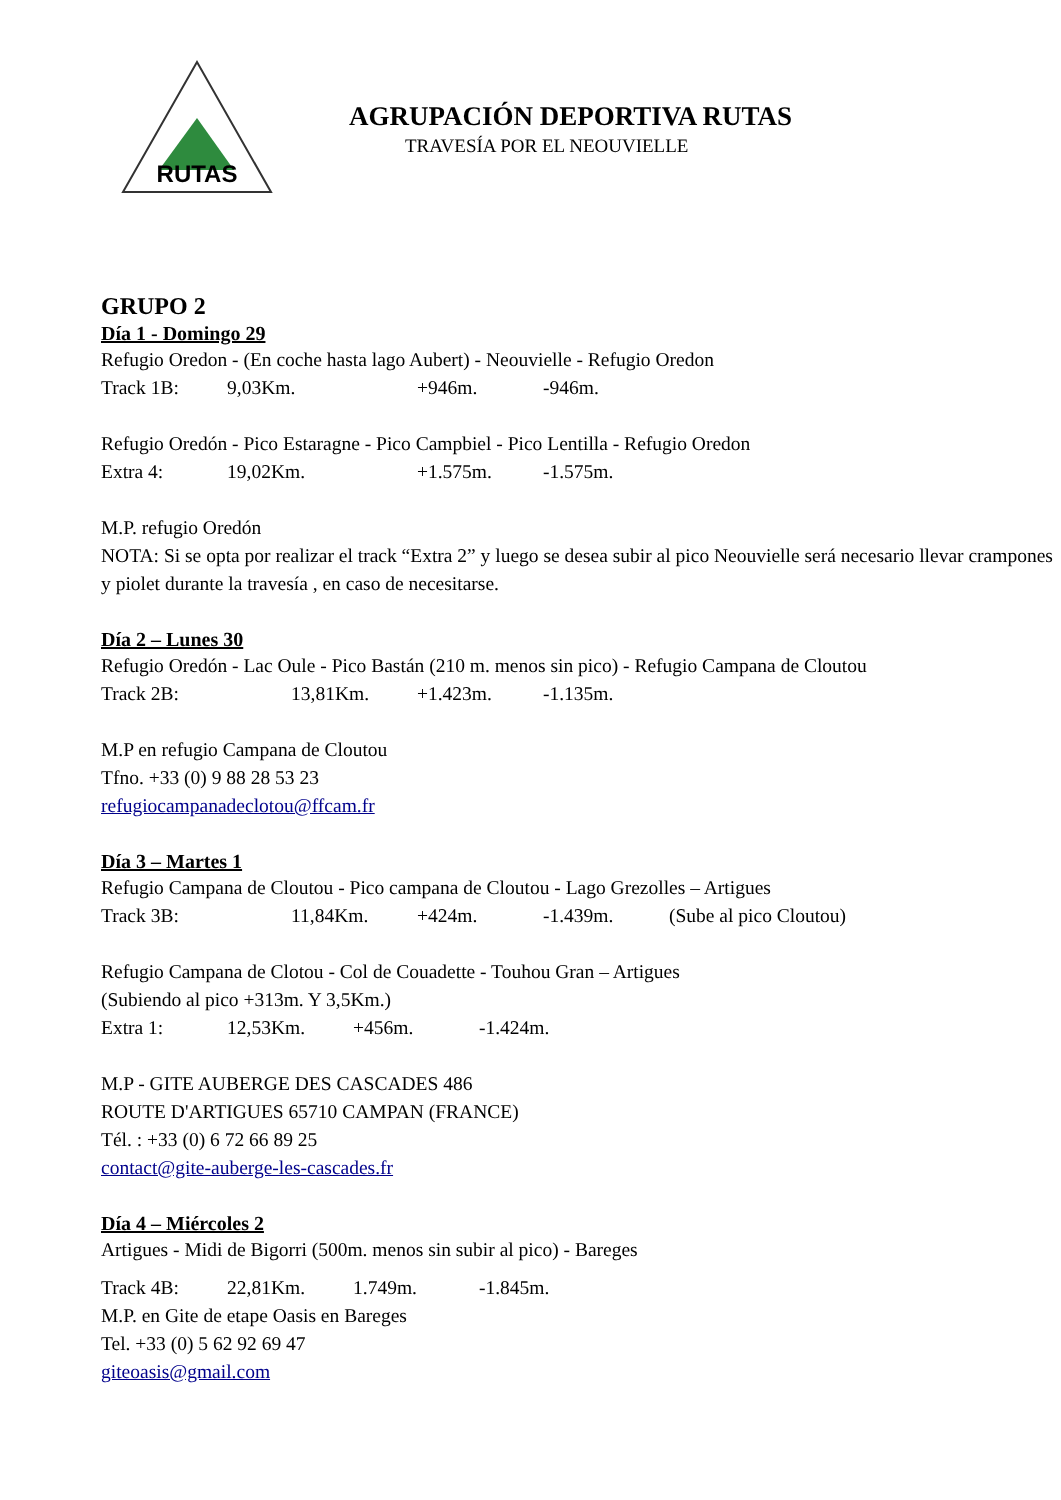RUTAS
AGRUPACIÓN DEPORTIVA RUTAS
TRAVESÍA POR EL NEOUVIELLE
GRUPO 2
Día 1 - Domingo 29
Refugio Oredon - (En coche hasta lago Aubert) - Neouvielle - Refugio Oredon
Track 1B: 9,03Km. +946m. -946m.
Refugio Oredón - Pico Estaragne - Pico Campbiel - Pico Lentilla - Refugio Oredon
Extra 4: 19,02Km. +1.575m. -1.575m.
M.P. refugio Oredón
NOTA: Si se opta por realizar el track “Extra 2” y luego se desea subir al pico Neouvielle será necesario llevar crampones y piolet durante la travesía , en caso de necesitarse.
Día 2 – Lunes 30
Refugio Oredón - Lac Oule - Pico Bastán (210 m. menos sin pico) - Refugio Campana de Cloutou
Track 2B: 13,81Km. +1.423m. -1.135m.
M.P en refugio Campana de Cloutou
Tfno. +33 (0) 9 88 28 53 23
refugiocampanadeclotou@ffcam.fr
Día 3 – Martes 1
Refugio Campana de Cloutou - Pico campana de Cloutou - Lago Grezolles – Artigues
Track 3B: 11,84Km. +424m. -1.439m. (Sube al pico Cloutou)
Refugio Campana de Clotou - Col de Couadette - Touhou Gran – Artigues
(Subiendo al pico +313m. Y 3,5Km.)
Extra 1: 12,53Km. +456m. -1.424m.
M.P - GITE AUBERGE DES CASCADES 486
ROUTE D'ARTIGUES 65710 CAMPAN (FRANCE)
Tél. : +33 (0) 6 72 66 89 25
contact@gite-auberge-les-cascades.fr
Día 4 – Miércoles 2
Artigues - Midi de Bigorri (500m. menos sin subir al pico) - Bareges
Track 4B: 22,81Km. 1.749m. -1.845m.
M.P. en Gite de etape Oasis en Bareges
Tel. +33 (0) 5 62 92 69 47
giteoasis@gmail.com